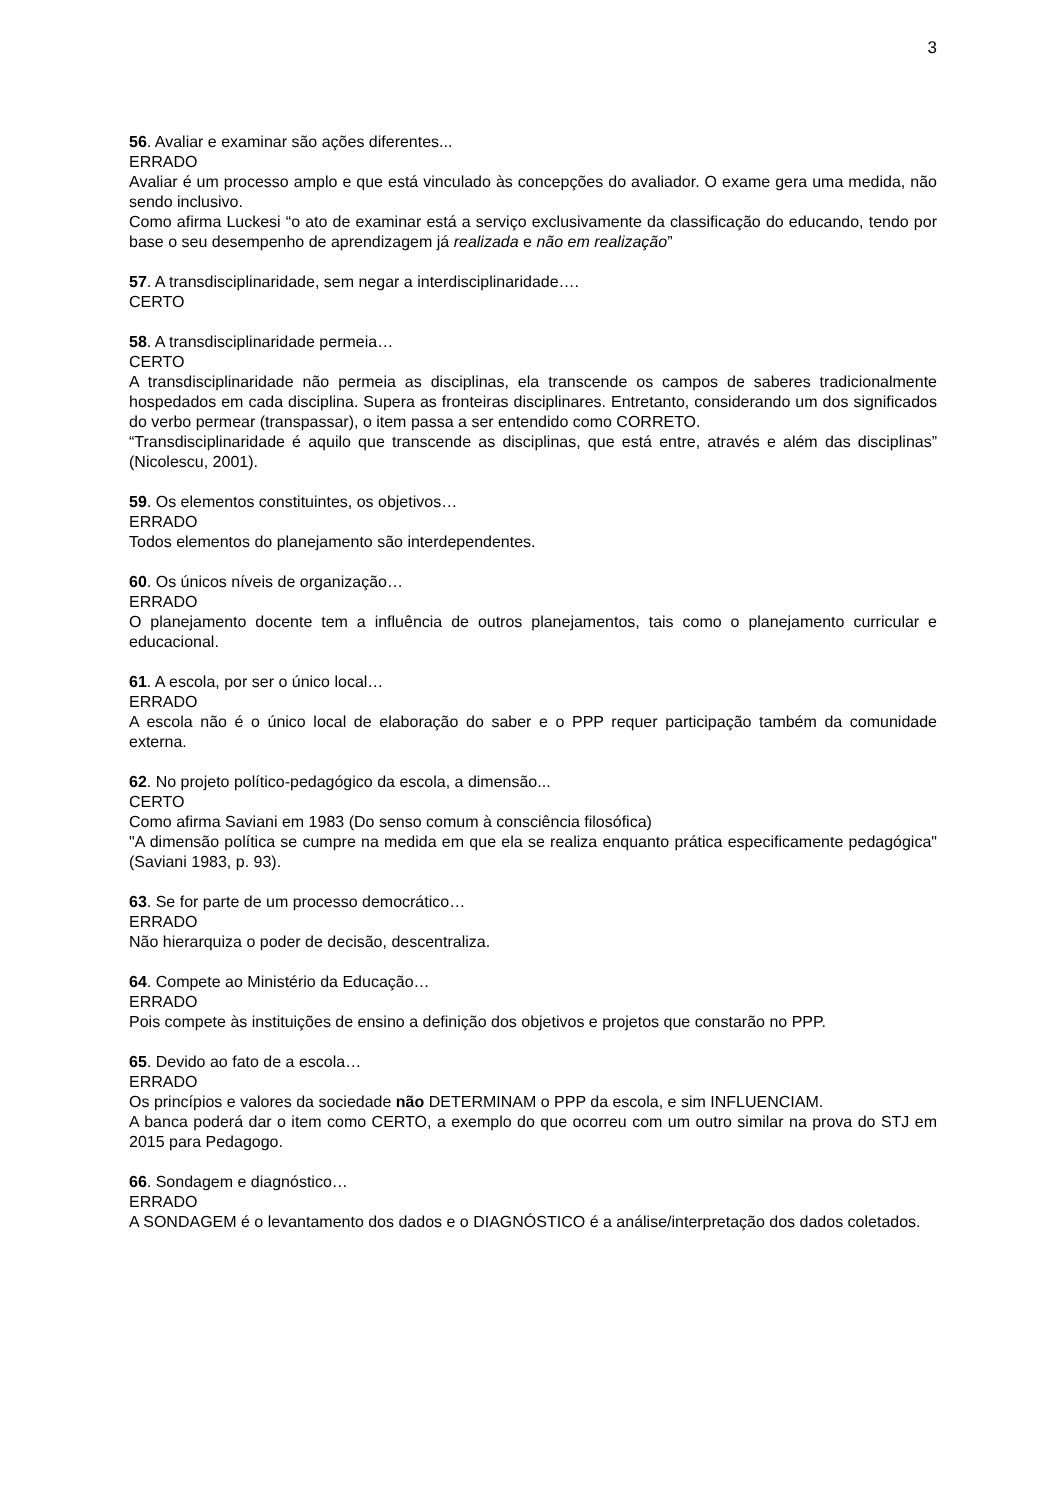3
56. Avaliar e examinar são ações diferentes...
ERRADO
Avaliar é um processo amplo e que está vinculado às concepções do avaliador. O exame gera uma medida, não sendo inclusivo.
Como afirma Luckesi “o ato de examinar está a serviço exclusivamente da classificação do educando, tendo por base o seu desempenho de aprendizagem já realizada e não em realização”
57. A transdisciplinaridade, sem negar a interdisciplinaridade….
CERTO
58. A transdisciplinaridade permeia…
CERTO
A transdisciplinaridade não permeia as disciplinas, ela transcende os campos de saberes tradicionalmente hospedados em cada disciplina. Supera as fronteiras disciplinares. Entretanto, considerando um dos significados do verbo permear (transpassar), o item passa a ser entendido como CORRETO.
“Transdisciplinaridade é aquilo que transcende as disciplinas, que está entre, através e além das disciplinas” (Nicolescu, 2001).
59. Os elementos constituintes, os objetivos…
ERRADO
Todos elementos do planejamento são interdependentes.
60. Os únicos níveis de organização…
ERRADO
O planejamento docente tem a influência de outros planejamentos, tais como o planejamento curricular e educacional.
61. A escola, por ser o único local…
ERRADO
A escola não é o único local de elaboração do saber e o PPP requer participação também da comunidade externa.
62. No projeto político-pedagógico da escola, a dimensão...
CERTO
Como afirma Saviani em 1983 (Do senso comum à consciência filosófica)
"A dimensão política se cumpre na medida em que ela se realiza enquanto prática especificamente pedagógica" (Saviani 1983, p. 93).
63. Se for parte de um processo democrático…
ERRADO
Não hierarquiza o poder de decisão, descentraliza.
64. Compete ao Ministério da Educação…
ERRADO
Pois compete às instituições de ensino a definição dos objetivos e projetos que constarão no PPP.
65. Devido ao fato de a escola…
ERRADO
Os princípios e valores da sociedade não DETERMINAM o PPP da escola, e sim INFLUENCIAM.
A banca poderá dar o item como CERTO, a exemplo do que ocorreu com um outro similar na prova do STJ em 2015 para Pedagogo.
66. Sondagem e diagnóstico…
ERRADO
A SONDAGEM é o levantamento dos dados e o DIAGNÓSTICO é a análise/interpretação dos dados coletados.